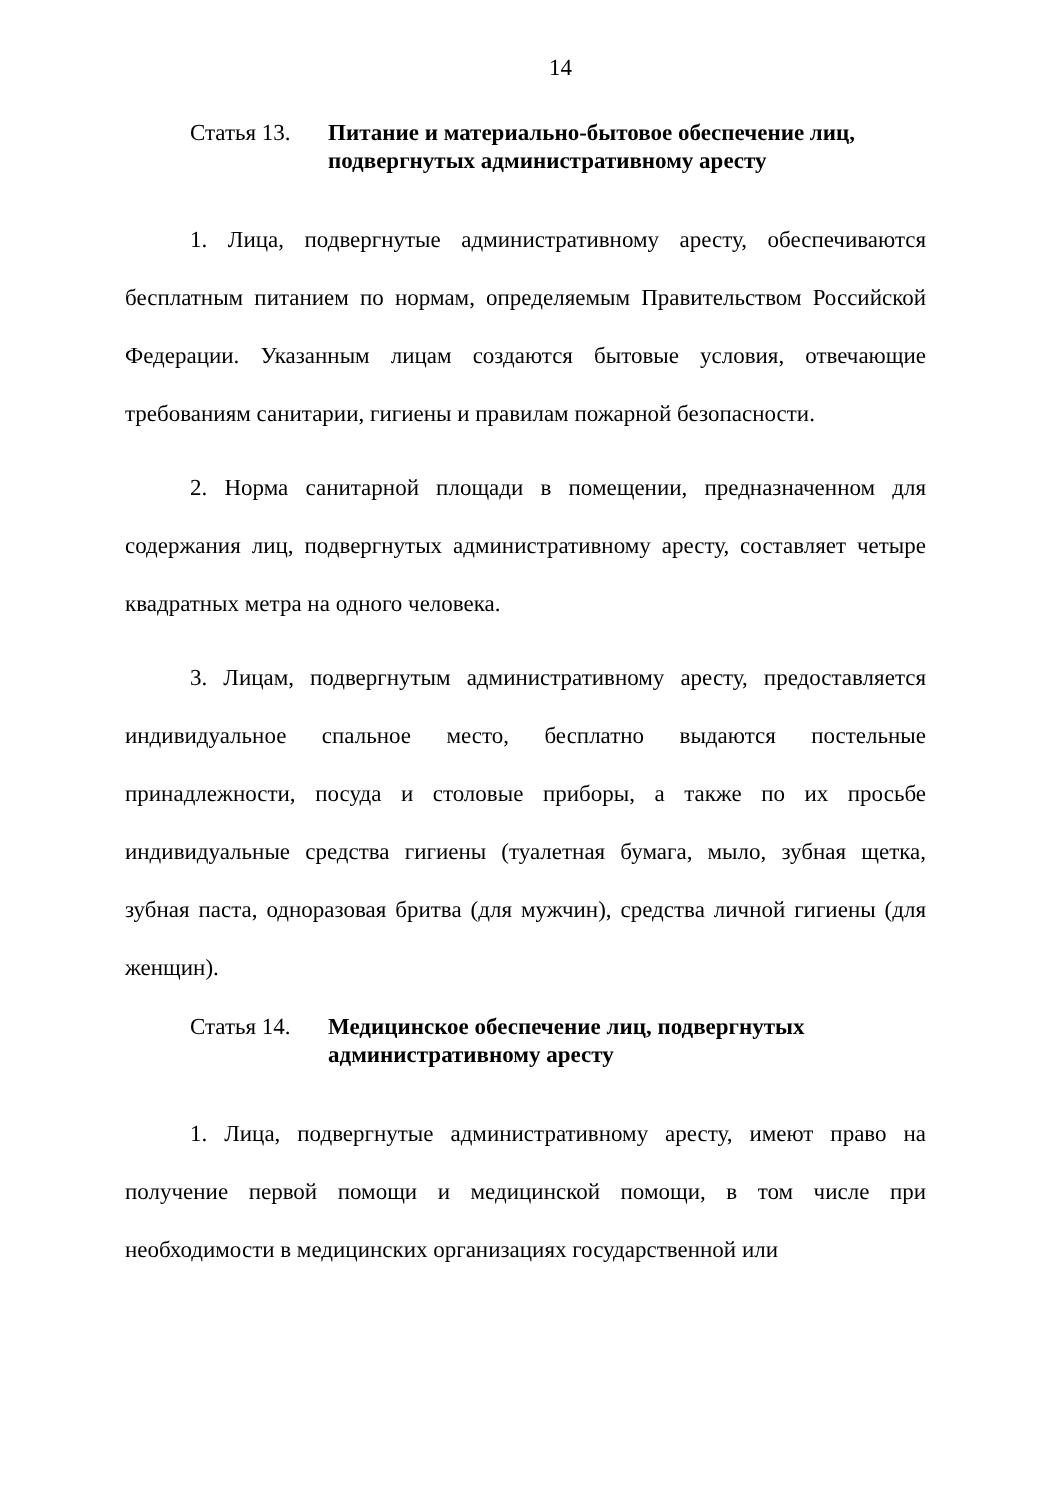14
Статья 13. Питание и материально-бытовое обеспечение лиц, подвергнутых административному аресту
1. Лица, подвергнутые административному аресту, обеспечиваются бесплатным питанием по нормам, определяемым Правительством Российской Федерации. Указанным лицам создаются бытовые условия, отвечающие требованиям санитарии, гигиены и правилам пожарной безопасности.
2. Норма санитарной площади в помещении, предназначенном для содержания лиц, подвергнутых административному аресту, составляет четыре квадратных метра на одного человека.
3. Лицам, подвергнутым административному аресту, предоставляется индивидуальное спальное место, бесплатно выдаются постельные принадлежности, посуда и столовые приборы, а также по их просьбе индивидуальные средства гигиены (туалетная бумага, мыло, зубная щетка, зубная паста, одноразовая бритва (для мужчин), средства личной гигиены (для женщин).
Статья 14. Медицинское обеспечение лиц, подвергнутых административному аресту
1. Лица, подвергнутые административному аресту, имеют право на получение первой помощи и медицинской помощи, в том числе при необходимости в медицинских организациях государственной или